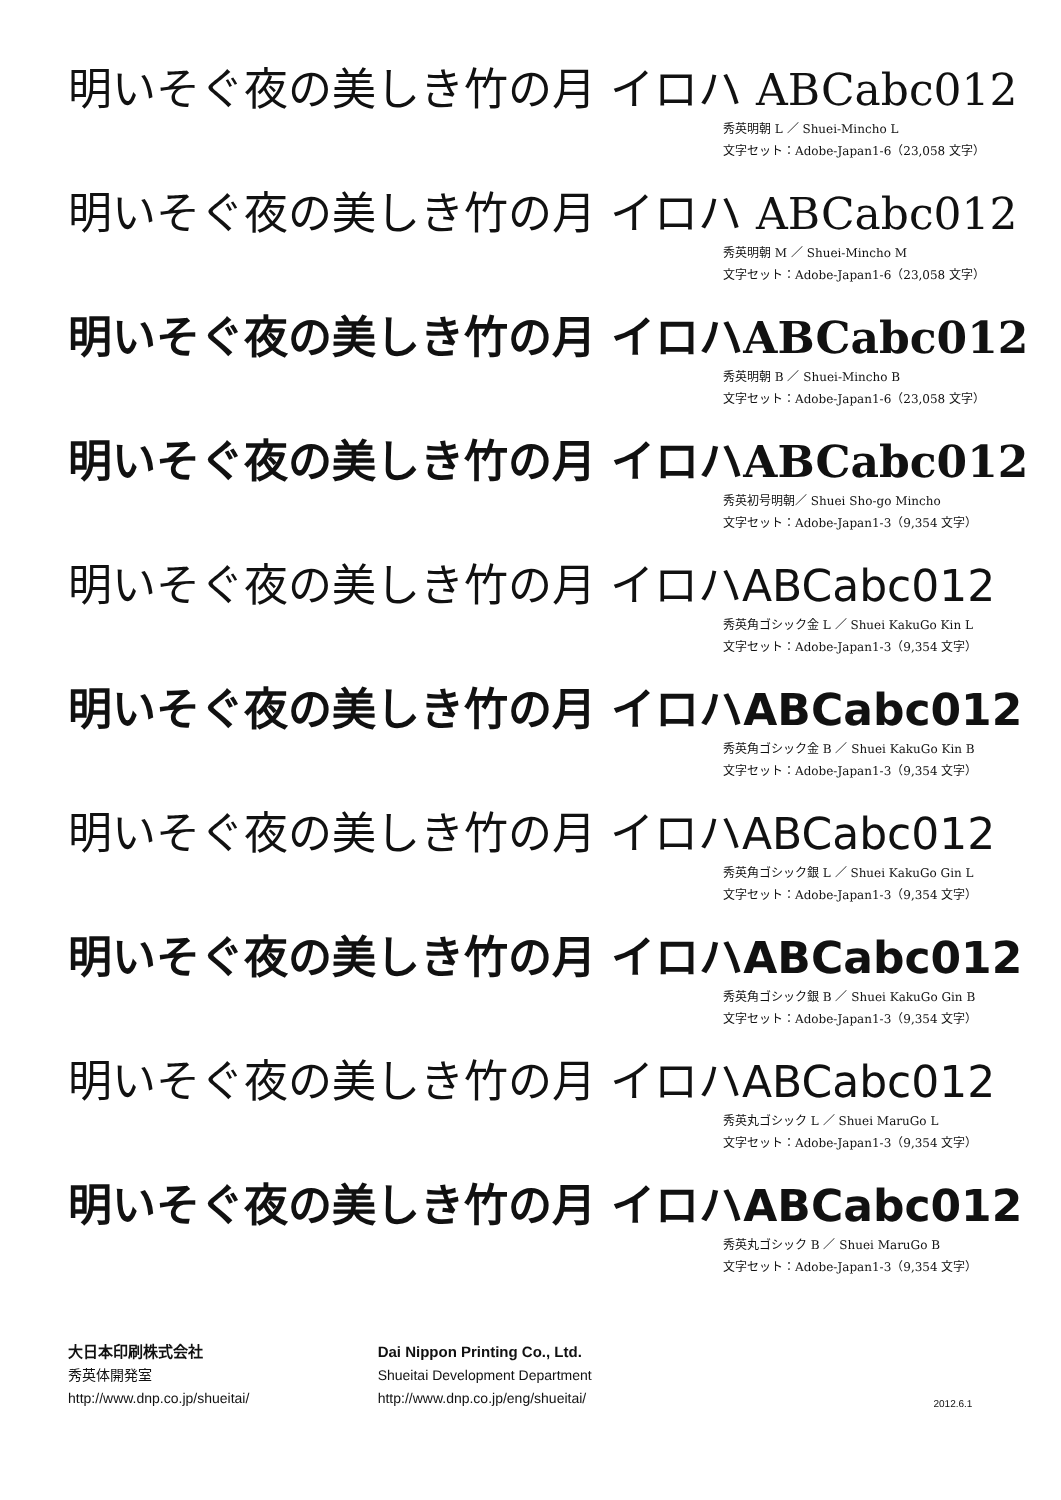明いそぐ夜の美しき竹の月 イロハ ABCabc012
秀英明朝 L ／ Shuei-Mincho L
文字セット：Adobe-Japan1-6（23,058 文字）
明いそぐ夜の美しき竹の月 イロハ ABCabc012
秀英明朝 M ／ Shuei-Mincho M
文字セット：Adobe-Japan1-6（23,058 文字）
明いそぐ夜の美しき竹の月 イロハABCabc012
秀英明朝 B ／ Shuei-Mincho B
文字セット：Adobe-Japan1-6（23,058 文字）
明いそぐ夜の美しき竹の月 イロハABCabc012
秀英初号明朝／ Shuei Sho-go Mincho
文字セット：Adobe-Japan1-3（9,354 文字）
明いそぐ夜の美しき竹の月 イロハABCabc012
秀英角ゴシック金 L ／ Shuei KakuGo Kin L
文字セット：Adobe-Japan1-3（9,354 文字）
明いそぐ夜の美しき竹の月 イロハABCabc012
秀英角ゴシック金 B ／ Shuei KakuGo Kin B
文字セット：Adobe-Japan1-3（9,354 文字）
明いそぐ夜の美しき竹の月 イロハABCabc012
秀英角ゴシック銀 L ／ Shuei KakuGo Gin L
文字セット：Adobe-Japan1-3（9,354 文字）
明いそぐ夜の美しき竹の月 イロハABCabc012
秀英角ゴシック銀 B ／ Shuei KakuGo Gin B
文字セット：Adobe-Japan1-3（9,354 文字）
明いそぐ夜の美しき竹の月 イロハABCabc012
秀英丸ゴシック L ／ Shuei MaruGo L
文字セット：Adobe-Japan1-3（9,354 文字）
明いそぐ夜の美しき竹の月 イロハABCabc012
秀英丸ゴシック B ／ Shuei MaruGo B
文字セット：Adobe-Japan1-3（9,354 文字）
大日本印刷株式会社
秀英体開発室
http://www.dnp.co.jp/shueitai/
Dai Nippon Printing Co., Ltd.
Shueitai Development Department
http://www.dnp.co.jp/eng/shueitai/
2012.6.1